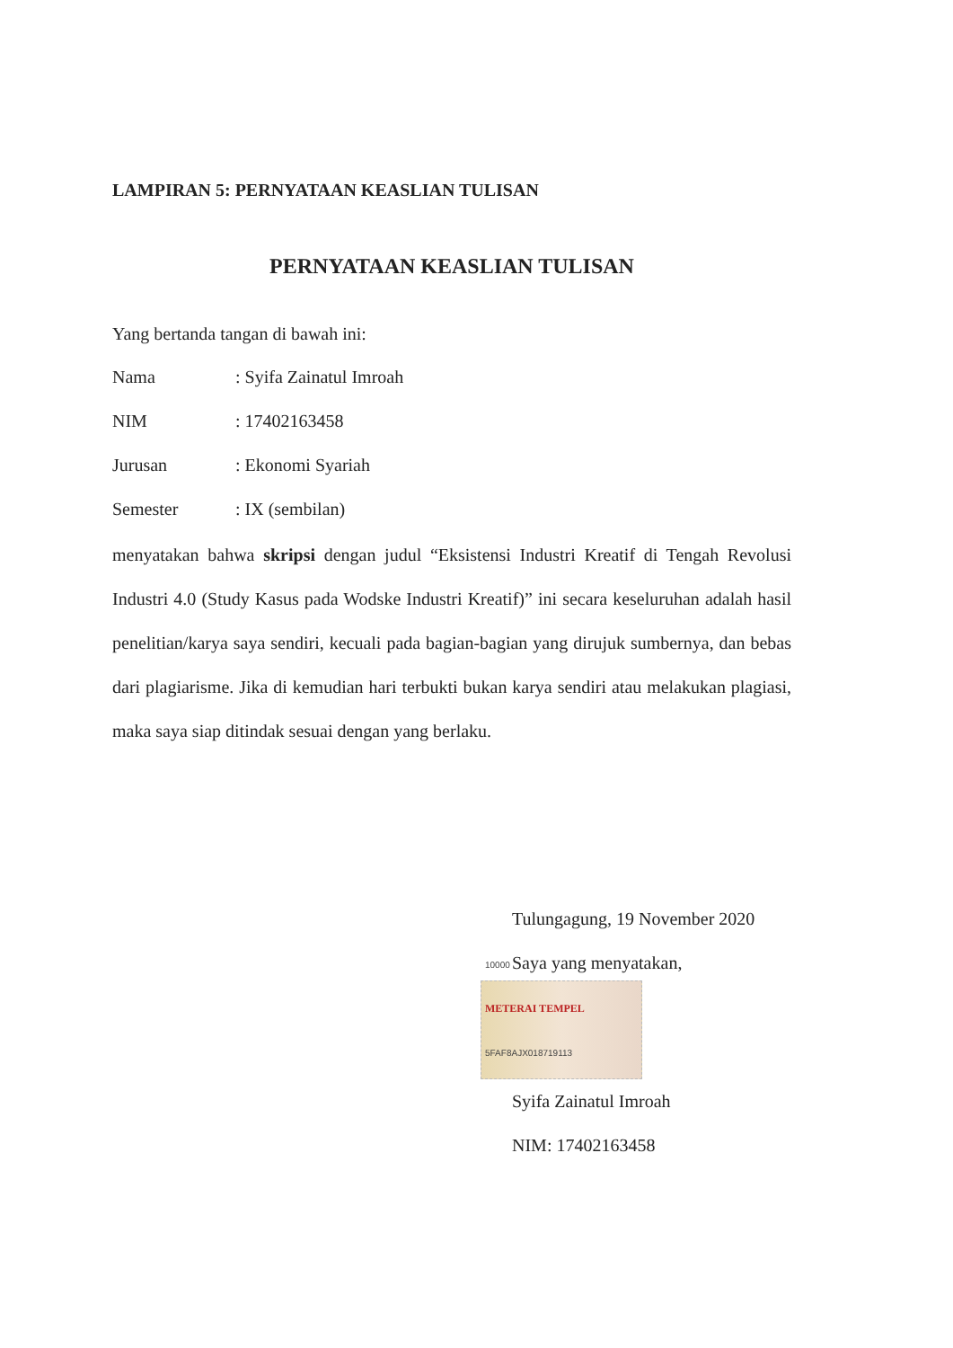LAMPIRAN 5: PERNYATAAN KEASLIAN TULISAN
PERNYATAAN KEASLIAN TULISAN
Yang bertanda tangan di bawah ini:
| Nama | : Syifa Zainatul Imroah |
| NIM | : 17402163458 |
| Jurusan | : Ekonomi Syariah |
| Semester | : IX (sembilan) |
menyatakan bahwa skripsi dengan judul “Eksistensi Industri Kreatif di Tengah Revolusi Industri 4.0 (Study Kasus pada Wodske Industri Kreatif)” ini secara keseluruhan adalah hasil penelitian/karya saya sendiri, kecuali pada bagian-bagian yang dirujuk sumbernya, dan bebas dari plagiarisme. Jika di kemudian hari terbukti bukan karya sendiri atau melakukan plagiasi, maka saya siap ditindak sesuai dengan yang berlaku.
Tulungagung, 19 November 2020
Saya yang menyatakan,
10000
METERAI TEMPEL
5FAF8AJX018719113
Syifa Zainatul Imroah
NIM: 17402163458